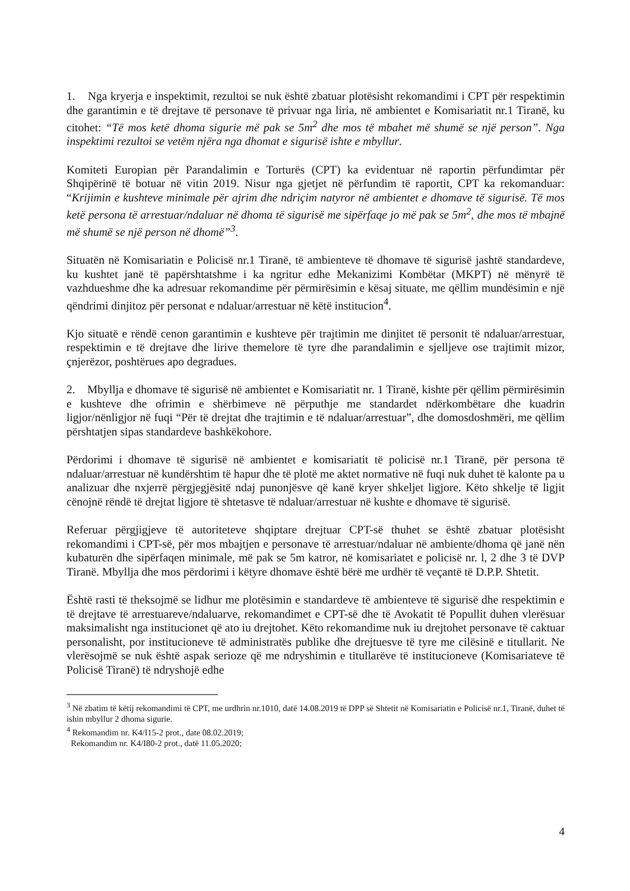1. Nga kryerja e inspektimit, rezultoi se nuk është zbatuar plotësisht rekomandimi i CPT për respektimin dhe garantimin e të drejtave të personave të privuar nga liria, në ambientet e Komisariatit nr.1 Tiranë, ku citohet: “Të mos ketë dhoma sigurie më pak se 5m<sup>2</sup> dhe mos të mbahet më shumë se një person”. Nga inspektimi rezultoi se vetëm njëra nga dhomat e sigurisë ishte e mbyllur.
Komiteti Europian për Parandalimin e Torturës (CPT) ka evidentuar në raportin përfundimtar për Shqipërinë të botuar në vitin 2019. Nisur nga gjetjet në përfundim të raportit, CPT ka rekomanduar: “Krijimin e kushteve minimale për ajrim dhe ndriçim natyror në ambientet e dhomave të sigurisë. Të mos ketë persona të arrestuar/ndaluar në dhoma të sigurisë me sipërfaqe jo më pak se 5m<sup>2</sup>, dhe mos të mbajnë më shumë se një person në dhomë”<sup>3</sup>.
Situatën në Komisariatin e Policisë nr.1 Tiranë, të ambienteve të dhomave të sigurisë jashtë standardeve, ku kushtet janë të papërshtatshme i ka ngritur edhe Mekanizimi Kombëtar (MKPT) në mënyrë të vazhdueshme dhe ka adresuar rekomandime për përmirësimin e kësaj situate, me qëllim mundësimin e një qëndrimi dinjitoz për personat e ndaluar/arrestuar në këtë institucion<sup>4</sup>.
Kjo situatë e rëndë cenon garantimin e kushteve për trajtimin me dinjitet të personit të ndaluar/arrestuar, respektimin e të drejtave dhe lirive themelore të tyre dhe parandalimin e sjelljeve ose trajtimit mizor, çnjerëzor, poshtërues apo degradues.
2. Mbyllja e dhomave të sigurisë në ambientet e Komisariatit nr. 1 Tiranë, kishte për qëllim përmirësimin e kushteve dhe ofrimin e shërbimeve në përputhje me standardet ndërkombëtare dhe kuadrin ligjor/nënligjor në fuqi “Për të drejtat dhe trajtimin e të ndaluar/arrestuar”, dhe domosdoshmëri, me qëllim përshtatjen sipas standardeve bashkëkohore.
Përdorimi i dhomave të sigurisë në ambientet e komisariatit të policisë nr.1 Tiranë, për persona të ndaluar/arrestuar në kundërshtim të hapur dhe të plotë me aktet normative në fuqi nuk duhet të kalonte pa u analizuar dhe nxjerrë përgjegjësitë ndaj punonjësve që kanë kryer shkeljet ligjore. Këto shkelje të ligjit cënojnë rëndë të drejtat ligjore të shtetasve të ndaluar/arrestuar në kushte e dhomave të sigurisë.
Referuar përgjigjeve të autoriteteve shqiptare drejtuar CPT-së thuhet se është zbatuar plotësisht rekomandimi i CPT-së, për mos mbajtjen e personave të arrestuar/ndaluar në ambiente/dhoma që janë nën kubaturën dhe sipërfaqen minimale, më pak se 5m katror, në komisariatet e policisë nr. l, 2 dhe 3 të DVP Tiranë. Mbyllja dhe mos përdorimi i këtyre dhomave është bërë me urdhër të veçantë të D.P.P. Shtetit.
Është rasti të theksojmë se lidhur me plotësimin e standardeve të ambienteve të sigurisë dhe respektimin e të drejtave të arrestuareve/ndaluarve, rekomandimet e CPT-së dhe të Avokatit të Popullit duhen vlerësuar maksimalisht nga institucionet që ato iu drejtohet. Këto rekomandime nuk iu drejtohet personave të caktuar personalisht, por institucioneve të administratës publike dhe drejtuesve të tyre me cilësinë e titullarit. Ne vlerësojmë se nuk është aspak serioze që me ndryshimin e titullarëve të institucioneve (Komisariateve të Policisë Tiranë) të ndryshojë edhe
<sup>3</sup> Në zbatim të këtij rekomandimi të CPT, me urdhrin nr.1010, datë 14.08.2019 të DPP së Shtetit në Komisariatin e Policisë nr.1, Tiranë, duhet të ishin mbyllur 2 dhoma sigurie.
<sup>4</sup> Rekomandim nr. K4/I15-2 prot., date 08.02.2019;
Rekomandim nr. K4/I80-2 prot., datë 11.05.2020;
4